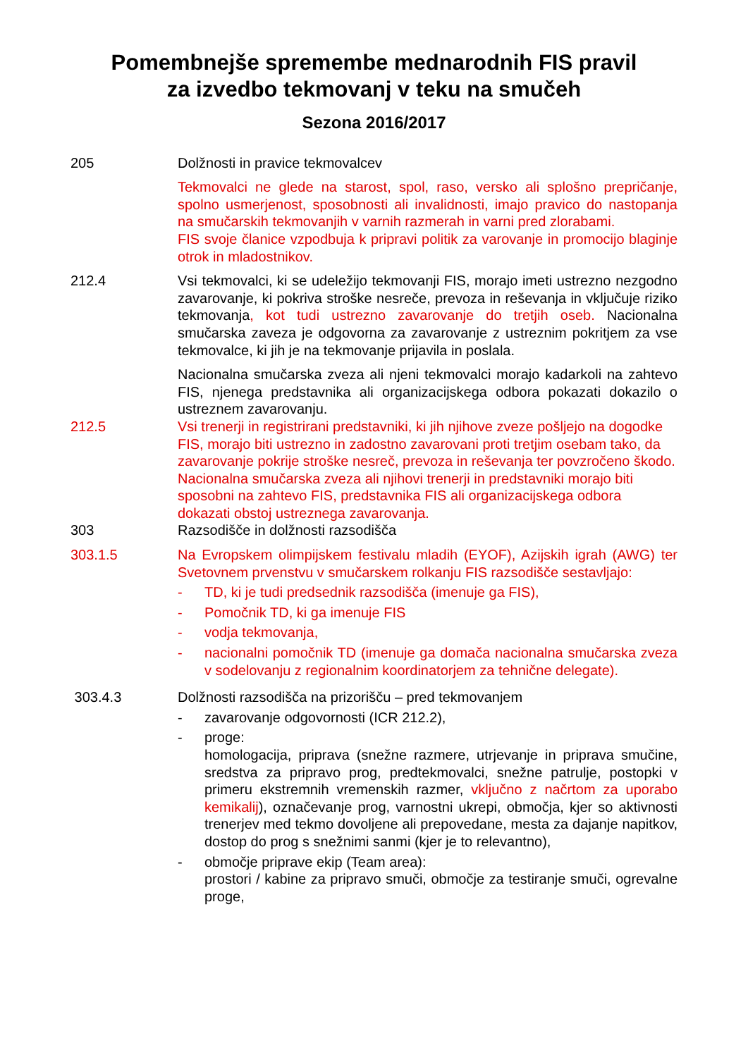Pomembnejše spremembe mednarodnih FIS pravil
za izvedbo tekmovanj v teku na smučeh
Sezona 2016/2017
205 Dolžnosti in pravice tekmovalcev
Tekmovalci ne glede na starost, spol, raso, versko ali splošno prepričanje, spolno usmerjenost, sposobnosti ali invalidnosti, imajo pravico do nastopanja na smučarskih tekmovanjih v varnih razmerah in varni pred zlorabami.
FIS svoje članice vzpodbuja k pripravi politik za varovanje in promocijo blaginje otrok in mladostnikov.
212.4 Vsi tekmovalci, ki se udeležijo tekmovanji FIS, morajo imeti ustrezno nezgodno zavarovanje, ki pokriva stroške nesreče, prevoza in reševanja in vključuje riziko tekmovanja, kot tudi ustrezno zavarovanje do tretjih oseb. Nacionalna smučarska zaveza je odgovorna za zavarovanje z ustreznim pokritjem za vse tekmovalce, ki jih je na tekmovanje prijavila in poslala.
Nacionalna smučarska zveza ali njeni tekmovalci morajo kadarkoli na zahtevo FIS, njenega predstavnika ali organizacijskega odbora pokazati dokazilo o ustreznem zavarovanju.
212.5 Vsi trenerji in registrirani predstavniki, ki jih njihove zveze pošljejo na dogodke FIS, morajo biti ustrezno in zadostno zavarovani proti tretjim osebam tako, da zavarovanje pokrije stroške nesreč, prevoza in reševanja ter povzročeno škodo. Nacionalna smučarska zveza ali njihovi trenerji in predstavniki morajo biti sposobni na zahtevo FIS, predstavnika FIS ali organizacijskega odbora dokazati obstoj ustreznega zavarovanja.
303 Razsodišče in dolžnosti razsodišča
303.1.5 Na Evropskem olimpijskem festivalu mladih (EYOF), Azijskih igrah (AWG) ter Svetovnem prvenstvu v smučarskem rolkanju FIS razsodišče sestavljajo:
- TD, ki je tudi predsednik razsodišča (imenuje ga FIS),
- Pomočnik TD, ki ga imenuje FIS
- vodja tekmovanja,
- nacionalni pomočnik TD (imenuje ga domača nacionalna smučarska zveza v sodelovanju z regionalnim koordinatorjem za tehnične delegate).
303.4.3 Dolžnosti razsodišča na prizorišču – pred tekmovanjem
- zavarovanje odgovornosti (ICR 212.2),
- proge:
homologacija, priprava (snežne razmere, utrjevanje in priprava smučine, sredstva za pripravo prog, predtekmovalci, snežne patrulje, postopki v primeru ekstremnih vremenskih razmer, vključno z načrtom za uporabo kemikalij), označevanje prog, varnostni ukrepi, območja, kjer so aktivnosti trenerjev med tekmo dovoljene ali prepovedane, mesta za dajanje napitkov, dostop do prog s snežnimi sanmi (kjer je to relevantno),
- območje priprave ekip (Team area):
prostori / kabine za pripravo smuči, območje za testiranje smuči, ogrevalne proge,